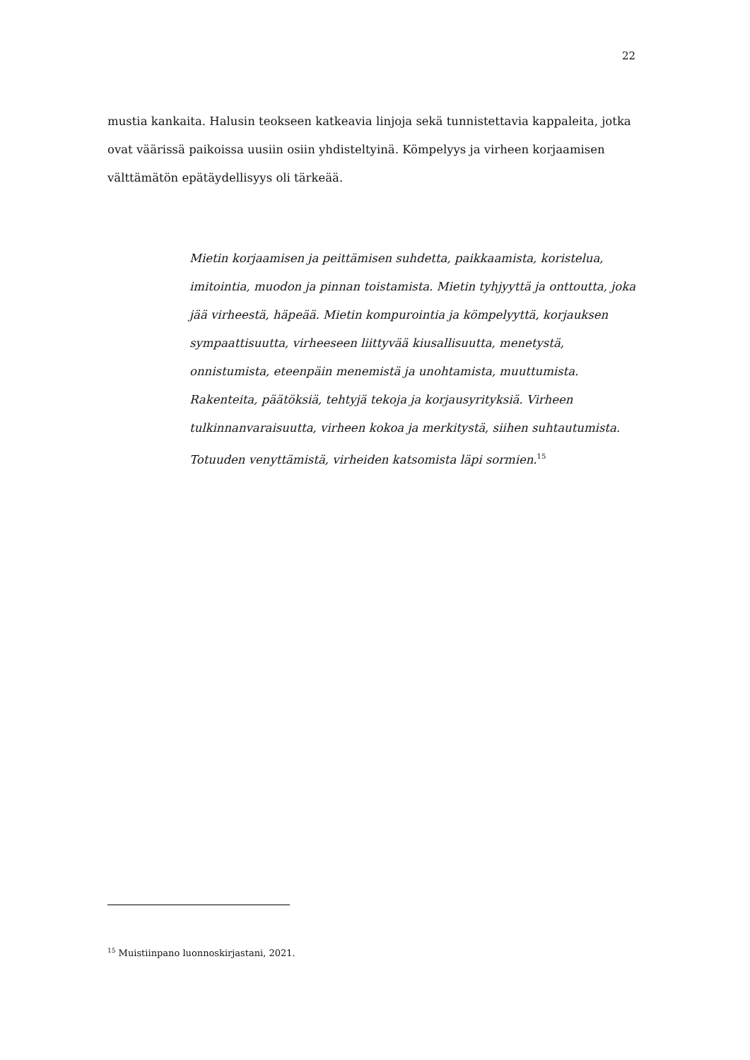22
mustia kankaita. Halusin teokseen katkeavia linjoja sekä tunnistettavia kappaleita, jotka ovat väärissä paikoissa uusiin osiin yhdisteltyinä. Kömpelyys ja virheen korjaamisen välttämätön epätäydellisyys oli tärkeää.
Mietin korjaamisen ja peittämisen suhdetta, paikkaamista, koristelua, imitointia, muodon ja pinnan toistamista. Mietin tyhjyyttä ja onttoutta, joka jää virheestä, häpeää. Mietin kompurointia ja kömpelyyttä, korjauksen sympaattisuutta, virheeseen liittyvää kiusallisuutta, menetystä, onnistumista, eteenpäin menemistä ja unohtamista, muuttumista. Rakenteita, päätöksiä, tehtyjä tekoja ja korjausyrityksiä. Virheen tulkinnanvaraisuutta, virheen kokoa ja merkitystä, siihen suhtautumista. Totuuden venyttämistä, virheiden katsomista läpi sormien.<sup>15</sup>
<sup>15</sup> Muistiinpano luonnoskirjastani, 2021.